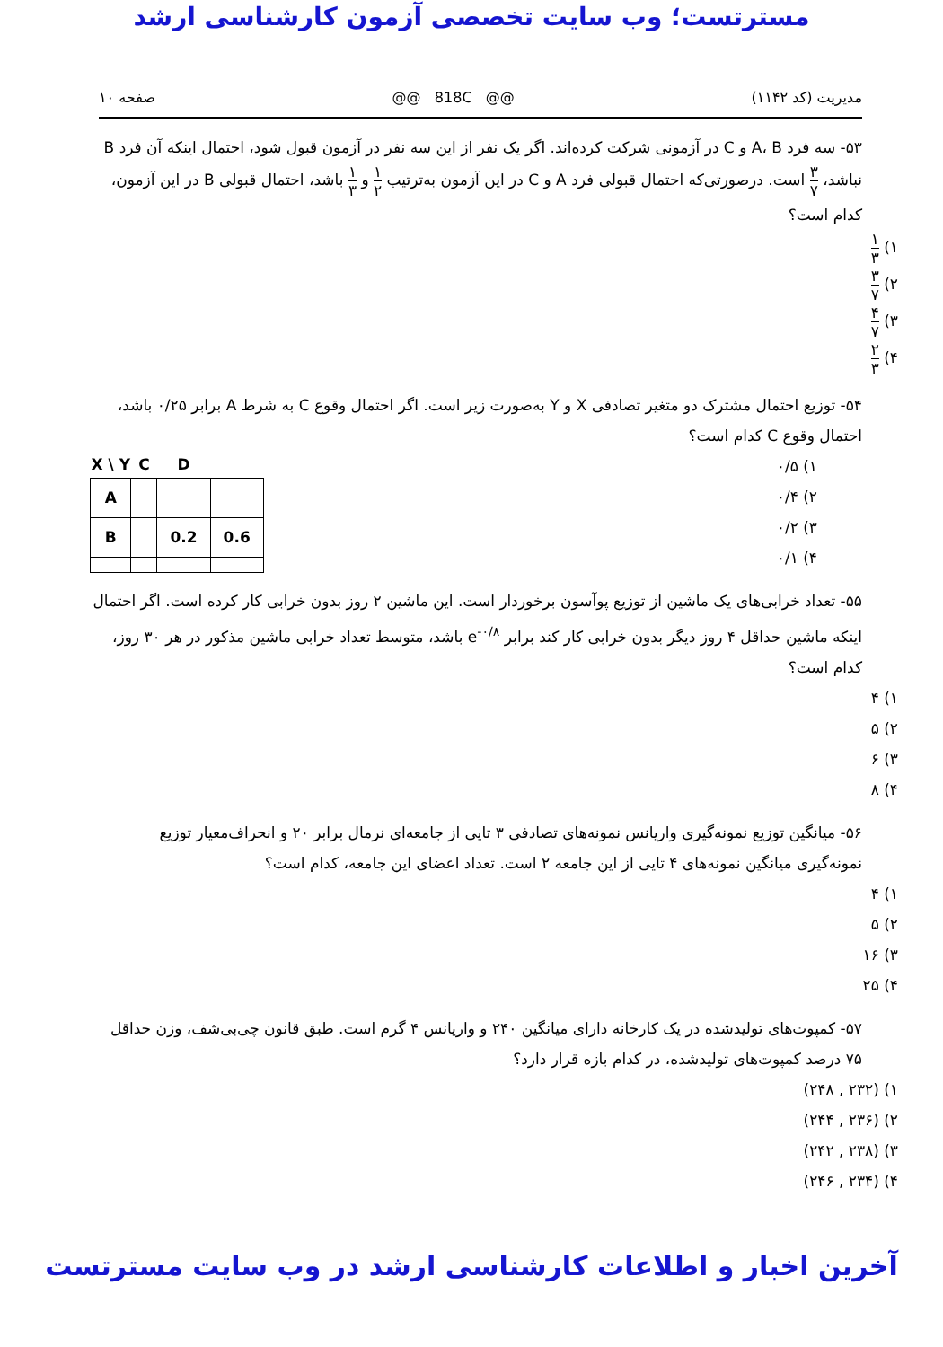مسترتست؛ وب سایت تخصصی آزمون کارشناسی ارشد
مدیریت (کد ۱۱۴۲) @@ 818C @@ صفحه ۱۰
۵۳- سه فرد A، B و C در آزمونی شرکت کرده‌اند. اگر یک نفر از این سه نفر در آزمون قبول شود، احتمال اینکه آن فرد B نباشد، ۳ ۷ است. درصورتی‌که احتمال قبولی فرد A و C در این آزمون به‌ترتیب ۱ ۲ و ۱ ۳ باشد، احتمال قبولی B در این آزمون، کدام است؟
۱) ۱ ۳
۲) ۳ ۷
۳) ۴ ۷
۴) ۲ ۳
۵۴- توزیع احتمال مشترک دو متغیر تصادفی X و Y به‌صورت زیر است. اگر احتمال وقوع C به شرط A برابر ۰/۲۵ باشد، احتمال وقوع C کدام است؟
۱) ۰/۵
۲) ۰/۴
۳) ۰/۲
۴) ۰/۱
| X \ Y | C | D | |
| --- | --- | --- | --- |
| A | | | |
| B | | 0.2 | 0.6 |
۵۵- تعداد خرابی‌های یک ماشین از توزیع پوآسون برخوردار است. این ماشین ۲ روز بدون خرابی کار کرده است. اگر احتمال اینکه ماشین حداقل ۴ روز دیگر بدون خرابی کار کند برابر e<sup>-۰/۸</sup> باشد، متوسط تعداد خرابی ماشین مذکور در هر ۳۰ روز، کدام است؟
۱) ۴
۲) ۵
۳) ۶
۴) ۸
۵۶- میانگین توزیع نمونه‌گیری واریانس نمونه‌های تصادفی ۳ تایی از جامعه‌ای نرمال برابر ۲۰ و انحراف‌معیار توزیع نمونه‌گیری میانگین نمونه‌های ۴ تایی از این جامعه ۲ است. تعداد اعضای این جامعه، کدام است؟
۱) ۴
۲) ۵
۳) ۱۶
۴) ۲۵
۵۷- کمپوت‌های تولیدشده در یک کارخانه دارای میانگین ۲۴۰ و واریانس ۴ گرم است. طبق قانون چی‌بی‌شف، وزن حداقل ۷۵ درصد کمپوت‌های تولیدشده، در کدام بازه قرار دارد؟
۱) (۲۳۲ , ۲۴۸)
۲) (۲۳۶ , ۲۴۴)
۳) (۲۳۸ , ۲۴۲)
۴) (۲۳۴ , ۲۴۶)
آخرین اخبار و اطلاعات کارشناسی ارشد در وب سایت مسترتست